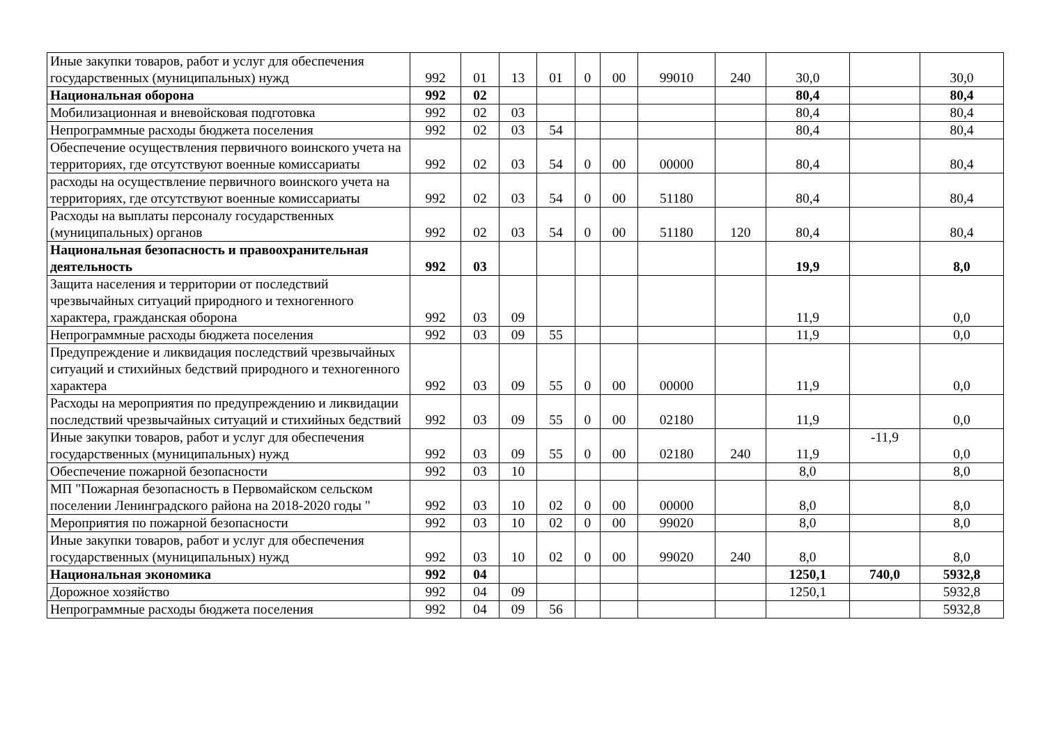| Иные закупки товаров, работ и услуг для обеспечения государственных (муниципальных) нужд | 992 | 01 | 13 | 01 | 0 | 00 | 99010 | 240 | 30,0 | | 30,0 |
| Национальная оборона | 992 | 02 | | | | | | | 80,4 | | 80,4 |
| Мобилизационная и вневойсковая подготовка | 992 | 02 | 03 | | | | | | 80,4 | | 80,4 |
| Непрограммные расходы бюджета поселения | 992 | 02 | 03 | 54 | | | | | 80,4 | | 80,4 |
| Обеспечение осуществления первичного воинского учета на территориях, где отсутствуют военные комиссариаты | 992 | 02 | 03 | 54 | 0 | 00 | 00000 | | 80,4 | | 80,4 |
| расходы на осуществление первичного воинского учета на территориях, где отсутствуют военные комиссариаты | 992 | 02 | 03 | 54 | 0 | 00 | 51180 | | 80,4 | | 80,4 |
| Расходы на выплаты персоналу государственных (муниципальных) органов | 992 | 02 | 03 | 54 | 0 | 00 | 51180 | 120 | 80,4 | | 80,4 |
| Национальная безопасность и правоохранительная деятельность | 992 | 03 | | | | | | | 19,9 | | 8,0 |
| Защита населения и территории от последствий чрезвычайных ситуаций природного и техногенного характера, гражданская оборона | 992 | 03 | 09 | | | | | | 11,9 | | 0,0 |
| Непрограммные расходы бюджета поселения | 992 | 03 | 09 | 55 | | | | | 11,9 | | 0,0 |
| Предупреждение и ликвидация последствий чрезвычайных ситуаций и стихийных бедствий природного и техногенного характера | 992 | 03 | 09 | 55 | 0 | 00 | 00000 | | 11,9 | | 0,0 |
| Расходы на мероприятия по предупреждению и ликвидации последствий чрезвычайных ситуаций и стихийных бедствий | 992 | 03 | 09 | 55 | 0 | 00 | 02180 | | 11,9 | | 0,0 |
| Иные закупки товаров, работ и услуг для обеспечения государственных (муниципальных) нужд | 992 | 03 | 09 | 55 | 0 | 00 | 02180 | 240 | 11,9 | -11,9 | 0,0 |
| Обеспечение пожарной безопасности | 992 | 03 | 10 | | | | | | 8,0 | | 8,0 |
| МП "Пожарная безопасность в Первомайском сельском поселении Ленинградского района на 2018-2020 годы " | 992 | 03 | 10 | 02 | 0 | 00 | 00000 | | 8,0 | | 8,0 |
| Мероприятия по пожарной безопасности | 992 | 03 | 10 | 02 | 0 | 00 | 99020 | | 8,0 | | 8,0 |
| Иные закупки товаров, работ и услуг для обеспечения государственных (муниципальных) нужд | 992 | 03 | 10 | 02 | 0 | 00 | 99020 | 240 | 8,0 | | 8,0 |
| Национальная экономика | 992 | 04 | | | | | | | 1250,1 | 740,0 | 5932,8 |
| Дорожное хозяйство | 992 | 04 | 09 | | | | | | 1250,1 | | 5932,8 |
| Непрограммные расходы бюджета поселения | 992 | 04 | 09 | 56 | | | | | | | 5932,8 |